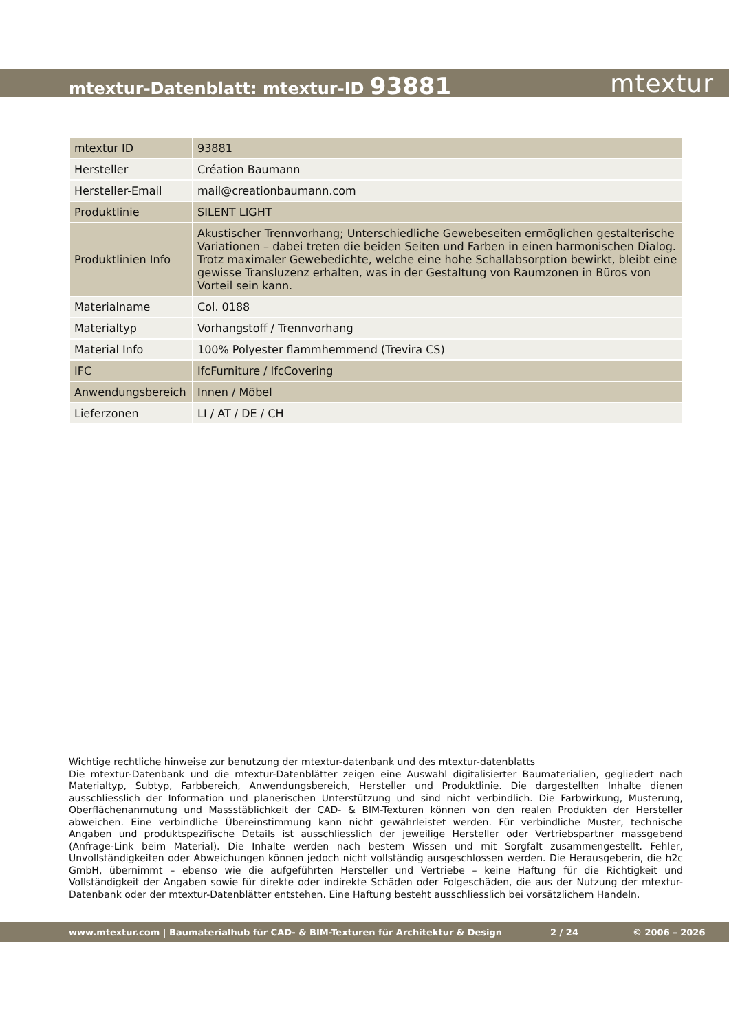mtextur-Datenblatt: mtextur-ID 93881
mtextur
| mtextur ID | 93881 |
| Hersteller | Création Baumann |
| Hersteller-Email | mail@creationbaumann.com |
| Produktlinie | SILENT LIGHT |
| Produktlinien Info | Akustischer Trennvorhang; Unterschiedliche Gewebeseiten ermöglichen gestalterische Variationen – dabei treten die beiden Seiten und Farben in einen harmonischen Dialog. Trotz maximaler Gewebedichte, welche eine hohe Schallabsorption bewirkt, bleibt eine gewisse Transluzenz erhalten, was in der Gestaltung von Raumzonen in Büros von Vorteil sein kann. |
| Materialname | Col. 0188 |
| Materialtyp | Vorhangstoff / Trennvorhang |
| Material Info | 100% Polyester flammhemmend (Trevira CS) |
| IFC | IfcFurniture / IfcCovering |
| Anwendungsbereich | Innen / Möbel |
| Lieferzonen | LI / AT / DE / CH |
Wichtige rechtliche hinweise zur benutzung der mtextur-datenbank und des mtextur-datenblatts
Die mtextur-Datenbank und die mtextur-Datenblätter zeigen eine Auswahl digitalisierter Baumaterialien, gegliedert nach Materialtyp, Subtyp, Farbbereich, Anwendungsbereich, Hersteller und Produktlinie. Die dargestellten Inhalte dienen ausschliesslich der Information und planerischen Unterstützung und sind nicht verbindlich. Die Farbwirkung, Musterung, Oberflächenanmutung und Massstäblichkeit der CAD- & BIM-Texturen können von den realen Produkten der Hersteller abweichen. Eine verbindliche Übereinstimmung kann nicht gewährleistet werden. Für verbindliche Muster, technische Angaben und produktspezifische Details ist ausschliesslich der jeweilige Hersteller oder Vertriebspartner massgebend (Anfrage-Link beim Material). Die Inhalte werden nach bestem Wissen und mit Sorgfalt zusammengestellt. Fehler, Unvollständigkeiten oder Abweichungen können jedoch nicht vollständig ausgeschlossen werden. Die Herausgeberin, die h2c GmbH, übernimmt – ebenso wie die aufgeführten Hersteller und Vertriebe – keine Haftung für die Richtigkeit und Vollständigkeit der Angaben sowie für direkte oder indirekte Schäden oder Folgeschäden, die aus der Nutzung der mtextur-Datenbank oder der mtextur-Datenblätter entstehen. Eine Haftung besteht ausschliesslich bei vorsätzlichem Handeln.
www.mtextur.com | Baumaterialhub für CAD- & BIM-Texturen für Architektur & Design 2 / 24 © 2006 – 2026